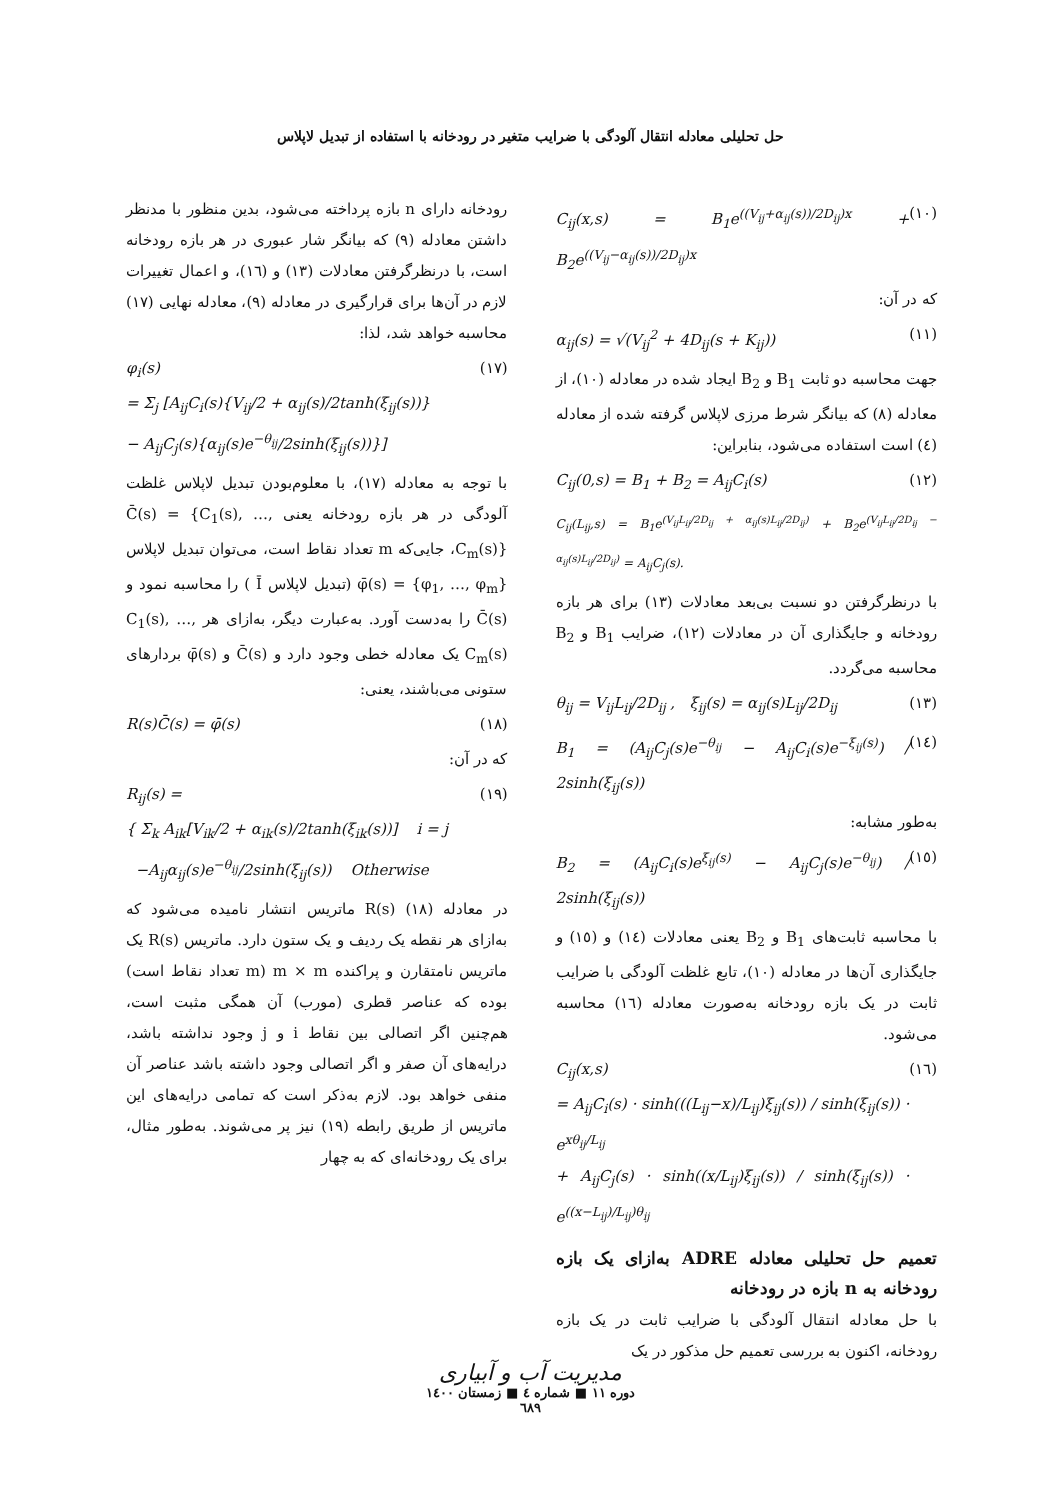حل تحلیلی معادله انتقال آلودگی با ضرایب متغیر در رودخانه با استفاده از تبدیل لاپلاس
C<sub>ij</sub>(x,s) = B<sub>1</sub>e<sup>((V<sub>ij</sub>+α<sub>ij</sub>(s))/2D<sub>ij</sub>)x</sup> + B<sub>2</sub>e<sup>((V<sub>ij</sub>−α<sub>ij</sub>(s))/2D<sub>ij</sub>)x</sup> (۱۰)
که در آن:
α<sub>ij</sub>(s) = √(V<sub>ij</sub><sup>2</sup> + 4D<sub>ij</sub>(s + K<sub>ij</sub>)) (۱۱)
جهت محاسبه دو ثابت B<sub>1</sub> و B<sub>2</sub> ایجاد شده در معادله (۱۰)، از معادله (۸) که بیانگر شرط مرزی لاپلاس گرفته شده از معادله (٤) است استفاده می‌شود، بنابراین:
C<sub>ij</sub>(0,s) = B<sub>1</sub> + B<sub>2</sub> = A<sub>ij</sub>C<sub>i</sub>(s) (۱۲)
C<sub>ij</sub>(L<sub>ij</sub>,s) = B<sub>1</sub>e<sup>(V<sub>ij</sub>L<sub>ij</sub>/2D<sub>ij</sub> + α<sub>ij</sub>(s)L<sub>ij</sub>/2D<sub>ij</sub>)</sup> + B<sub>2</sub>e<sup>(V<sub>ij</sub>L<sub>ij</sub>/2D<sub>ij</sub> − α<sub>ij</sub>(s)L<sub>ij</sub>/2D<sub>ij</sub>)</sup> = A<sub>ij</sub>C<sub>j</sub>(s).
با درنظرگرفتن دو نسبت بی‌بعد معادلات (۱۳) برای هر بازه رودخانه و جایگذاری آن در معادلات (۱۲)، ضرایب B<sub>1</sub> و B<sub>2</sub> محاسبه می‌گردد.
θ<sub>ij</sub> = V<sub>ij</sub>L<sub>ij</sub>/2D<sub>ij</sub> , ξ<sub>ij</sub>(s) = α<sub>ij</sub>(s)L<sub>ij</sub>/2D<sub>ij</sub> (۱۳)
B<sub>1</sub> = (A<sub>ij</sub>C<sub>j</sub>(s)e<sup>−θ<sub>ij</sub></sup> − A<sub>ij</sub>C<sub>i</sub>(s)e<sup>−ξ<sub>ij</sub>(s)</sup>) / 2sinh(ξ<sub>ij</sub>(s)) (١٤)
به‌طور مشابه:
B<sub>2</sub> = (A<sub>ij</sub>C<sub>i</sub>(s)e<sup>ξ<sub>ij</sub>(s)</sup> − A<sub>ij</sub>C<sub>j</sub>(s)e<sup>−θ<sub>ij</sub></sup>) / 2sinh(ξ<sub>ij</sub>(s)) (۱٥)
با محاسبه ثابت‌های B<sub>1</sub> و B<sub>2</sub> یعنی معادلات (١٤) و (۱٥) و جایگذاری آن‌ها در معادله (۱۰)، تابع غلظت آلودگی با ضرایب ثابت در یک بازه رودخانه به‌صورت معادله (١٦) محاسبه می‌شود.
C<sub>ij</sub>(x,s)
= A<sub>ij</sub>C<sub>i</sub>(s) · sinh(((L<sub>ij</sub>−x)/L<sub>ij</sub>)ξ<sub>ij</sub>(s)) / sinh(ξ<sub>ij</sub>(s)) · e<sup>xθ<sub>ij</sub>/L<sub>ij</sub></sup>
+ A<sub>ij</sub>C<sub>j</sub>(s) · sinh((x/L<sub>ij</sub>)ξ<sub>ij</sub>(s)) / sinh(ξ<sub>ij</sub>(s)) · e<sup>((x−L<sub>ij</sub>)/L<sub>ij</sub>)θ<sub>ij</sub></sup> (١٦)
تعمیم حل تحلیلی معادله ADRE به‌ازای یک بازه رودخانه به n بازه در رودخانه
با حل معادله انتقال آلودگی با ضرایب ثابت در یک بازه رودخانه، اکنون به بررسی تعمیم حل مذکور در یک
رودخانه دارای n بازه پرداخته می‌شود، بدین منظور با مدنظر داشتن معادله (۹) که بیانگر شار عبوری در هر بازه رودخانه است، با درنظرگرفتن معادلات (۱۳) و (١٦)، و اعمال تغییرات لازم در آن‌ها برای قرارگیری در معادله (۹)، معادله نهایی (۱۷) محاسبه خواهد شد، لذا:
φ<sub>i</sub>(s)
= Σ<sub>j</sub> [A<sub>ij</sub>C<sub>i</sub>(s){V<sub>ij</sub>/2 + α<sub>ij</sub>(s)/2tanh(ξ<sub>ij</sub>(s))}
− A<sub>ij</sub>C<sub>j</sub>(s){α<sub>ij</sub>(s)e<sup>−θ<sub>ij</sub></sup>/2sinh(ξ<sub>ij</sub>(s))}] (۱۷)
با توجه به معادله (۱۷)، با معلوم‌بودن تبدیل لاپلاس غلظت آلودگی در هر بازه رودخانه یعنی C̄(s) = {C<sub>1</sub>(s), …, C<sub>m</sub>(s)}، جایی‌که m تعداد نقاط است، می‌توان تبدیل لاپلاس φ̄(s) = {φ<sub>1</sub>, …, φ<sub>m</sub>} (تبدیل لاپلاس Ī ) را محاسبه نمود و C̄(s) را به‌دست آورد. به‌عبارت دیگر، به‌ازای هر C<sub>1</sub>(s), …, C<sub>m</sub>(s) یک معادله خطی وجود دارد و C̄(s) و φ̄(s) بردارهای ستونی می‌باشند، یعنی:
R(s)C̄(s) = φ̄(s) (۱۸)
که در آن:
R<sub>ij</sub>(s) =
{ Σ<sub>k</sub> A<sub>ik</sub>[V<sub>ik</sub>/2 + α<sub>ik</sub>(s)/2tanh(ξ<sub>ik</sub>(s))] i = j
−A<sub>ij</sub>α<sub>ij</sub>(s)e<sup>−θ<sub>ij</sub></sup>/2sinh(ξ<sub>ij</sub>(s)) Otherwise (۱۹)
در معادله (۱۸) R(s) ماتریس انتشار نامیده می‌شود که به‌ازای هر نقطه یک ردیف و یک ستون دارد. ماتریس R(s) یک ماتریس نامتقارن و پراکنده m × m (m تعداد نقاط است) بوده که عناصر قطری (مورب) آن همگی مثبت است، هم‌چنین اگر اتصالی بین نقاط i و j وجود نداشته باشد، درایه‌های آن صفر و اگر اتصالی وجود داشته باشد عناصر آن منفی خواهد بود. لازم به‌ذکر است که تمامی درایه‌های این ماتریس از طریق رابطه (۱۹) نیز پر می‌شوند. به‌طور مثال، برای یک رودخانه‌ای که به چهار
مدیریت آب و آبیاری
دوره ۱۱ ■ شماره ٤ ■ زمستان ۱٤۰۰
٦٨۹